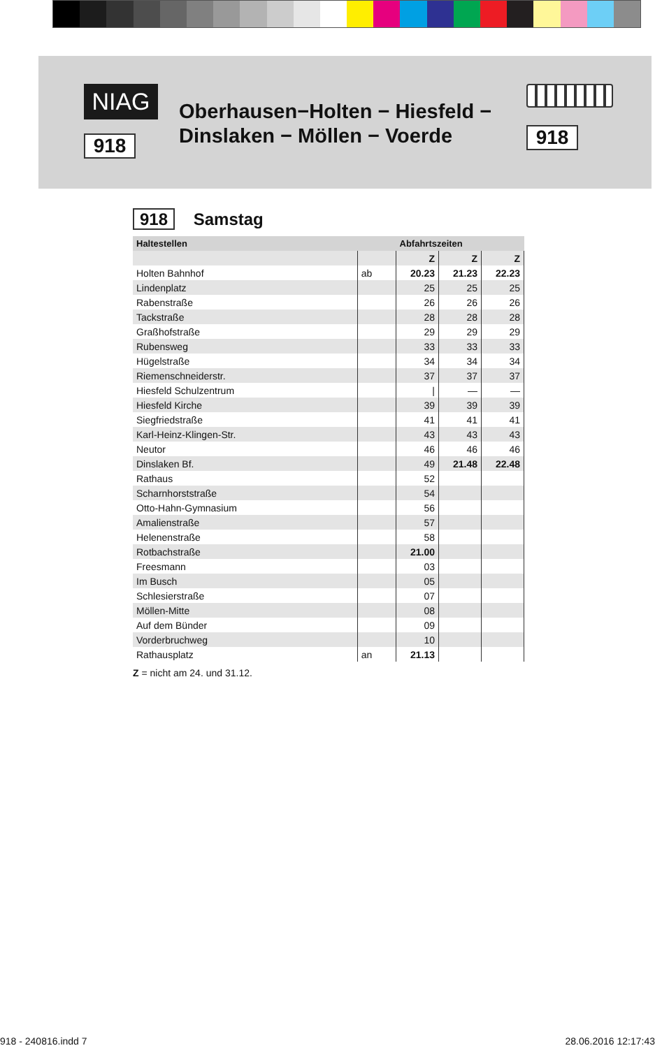NIAG
918
Oberhausen−Holten − Hiesfeld −
Dinslaken − Möllen − Voerde
918
918 Samstag
| Haltestellen | | Abfahrtszeiten | | |
| --- | --- | --- | --- | --- |
| | | Z | Z | Z |
| Holten Bahnhof | ab | 20.23 | 21.23 | 22.23 |
| Lindenplatz | | 25 | 25 | 25 |
| Rabenstraße | | 26 | 26 | 26 |
| Tackstraße | | 28 | 28 | 28 |
| Graßhofstraße | | 29 | 29 | 29 |
| Rubensweg | | 33 | 33 | 33 |
| Hügelstraße | | 34 | 34 | 34 |
| Riemenschneiderstr. | | 37 | 37 | 37 |
| Hiesfeld Schulzentrum | | / | — | — |
| Hiesfeld Kirche | | 39 | 39 | 39 |
| Siegfriedstraße | | 41 | 41 | 41 |
| Karl-Heinz-Klingen-Str. | | 43 | 43 | 43 |
| Neutor | | 46 | 46 | 46 |
| Dinslaken Bf. | | 49 | 21.48 | 22.48 |
| Rathaus | | 52 | | |
| Scharnhorststraße | | 54 | | |
| Otto-Hahn-Gymnasium | | 56 | | |
| Amalienstraße | | 57 | | |
| Helenenstraße | | 58 | | |
| Rotbachstraße | | 21.00 | | |
| Freesmann | | 03 | | |
| Im Busch | | 05 | | |
| Schlesierstraße | | 07 | | |
| Möllen-Mitte | | 08 | | |
| Auf dem Bünder | | 09 | | |
| Vorderbruchweg | | 10 | | |
| Rathausplatz | an | 21.13 | | |
Z = nicht am 24. und 31.12.
918 - 240816.indd 7 28.06.2016 12:17:43